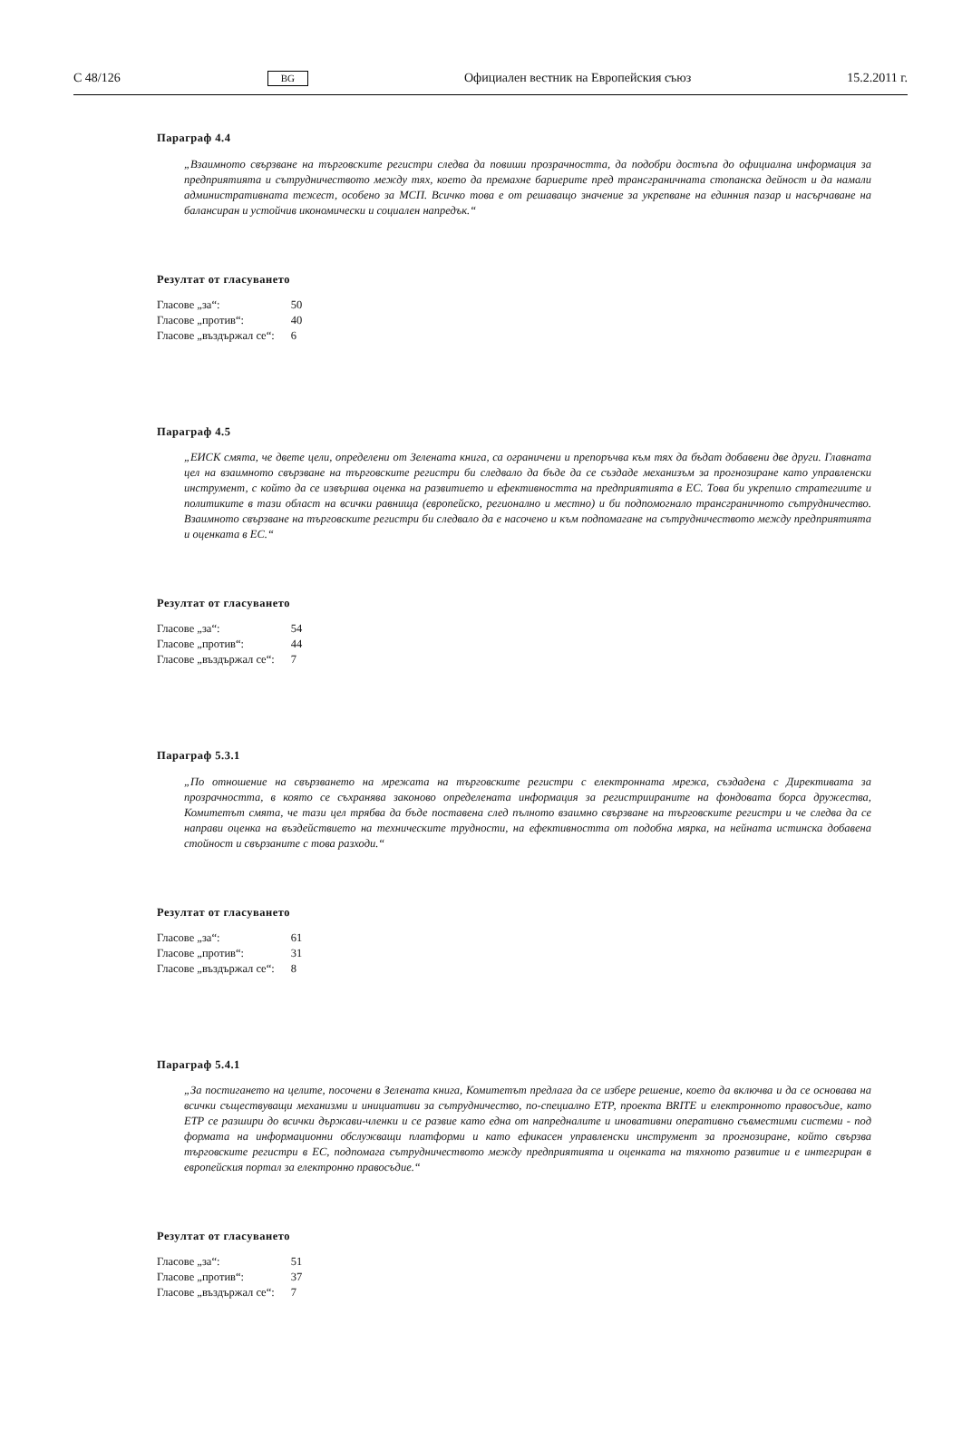C 48/126 BG Официален вестник на Европейския съюз 15.2.2011 г.
Параграф 4.4
„Взаимното свързване на търговските регистри следва да повиши прозрачността, да подобри достъпа до официална информация за предприятията и сътрудничеството между тях, което да премахне бариерите пред трансграничната стопанска дейност и да намали административната тежест, особено за МСП. Всичко това е от решаващо значение за укрепване на единния пазар и насърчаване на балансиран и устойчив икономически и социален напредък.“
Резултат от гласуването
| Гласове „за“: | 50 |
| Гласове „против“: | 40 |
| Гласове „въздържал се“: | 6 |
Параграф 4.5
„ЕИСК смята, че двете цели, определени от Зелената книга, са ограничени и препоръчва към тях да бъдат добавени две други. Главната цел на взаимното свързване на търговските регистри би следвало да бъде да се създаде механизъм за прогнозиране като управленски инструмент, с който да се извършва оценка на развитието и ефективността на предприятията в ЕС. Това би укрепило стратегиите и политиките в тази област на всички равнища (европейско, регионално и местно) и би подпомогнало трансграничното сътрудничество. Взаимното свързване на търговските регистри би следвало да е насочено и към подпомагане на сътрудничеството между предприятията и оценката в ЕС.“
Резултат от гласуването
| Гласове „за“: | 54 |
| Гласове „против“: | 44 |
| Гласове „въздържал се“: | 7 |
Параграф 5.3.1
„По отношение на свързването на мрежата на търговските регистри с електронната мрежа, създадена с Директивата за прозрачността, в която се съхранява законово определената информация за регистриираните на фондовата борса дружества, Комитетът смята, че тази цел трябва да бъде поставена след пълното взаимно свързване на търговските регистри и че следва да се направи оценка на въздействието на техническите трудности, на ефективността от подобна мярка, на нейната истинска добавена стойност и свързаните с това разходи.“
Резултат от гласуването
| Гласове „за“: | 61 |
| Гласове „против“: | 31 |
| Гласове „въздържал се“: | 8 |
Параграф 5.4.1
„За постигането на целите, посочени в Зелената книга, Комитетът предлага да се избере решение, което да включва и да се основава на всички съществуващи механизми и инициативи за сътрудничество, по-специално ЕТР, проекта BRITE и електронното правосъдие, като ЕТР се разшири до всички държави-членки и се развие като една от напредналите и иновативни оперативно съвместими системи - под формата на информационни обслужващи платформи и като ефикасен управленски инструмент за прогнозиране, който свързва търговските регистри в ЕС, подпомага сътрудничеството между предприятията и оценката на тяхното развитие и е интегриран в европейския портал за електронно правосъдие.“
Резултат от гласуването
| Гласове „за“: | 51 |
| Гласове „против“: | 37 |
| Гласове „въздържал се“: | 7 |